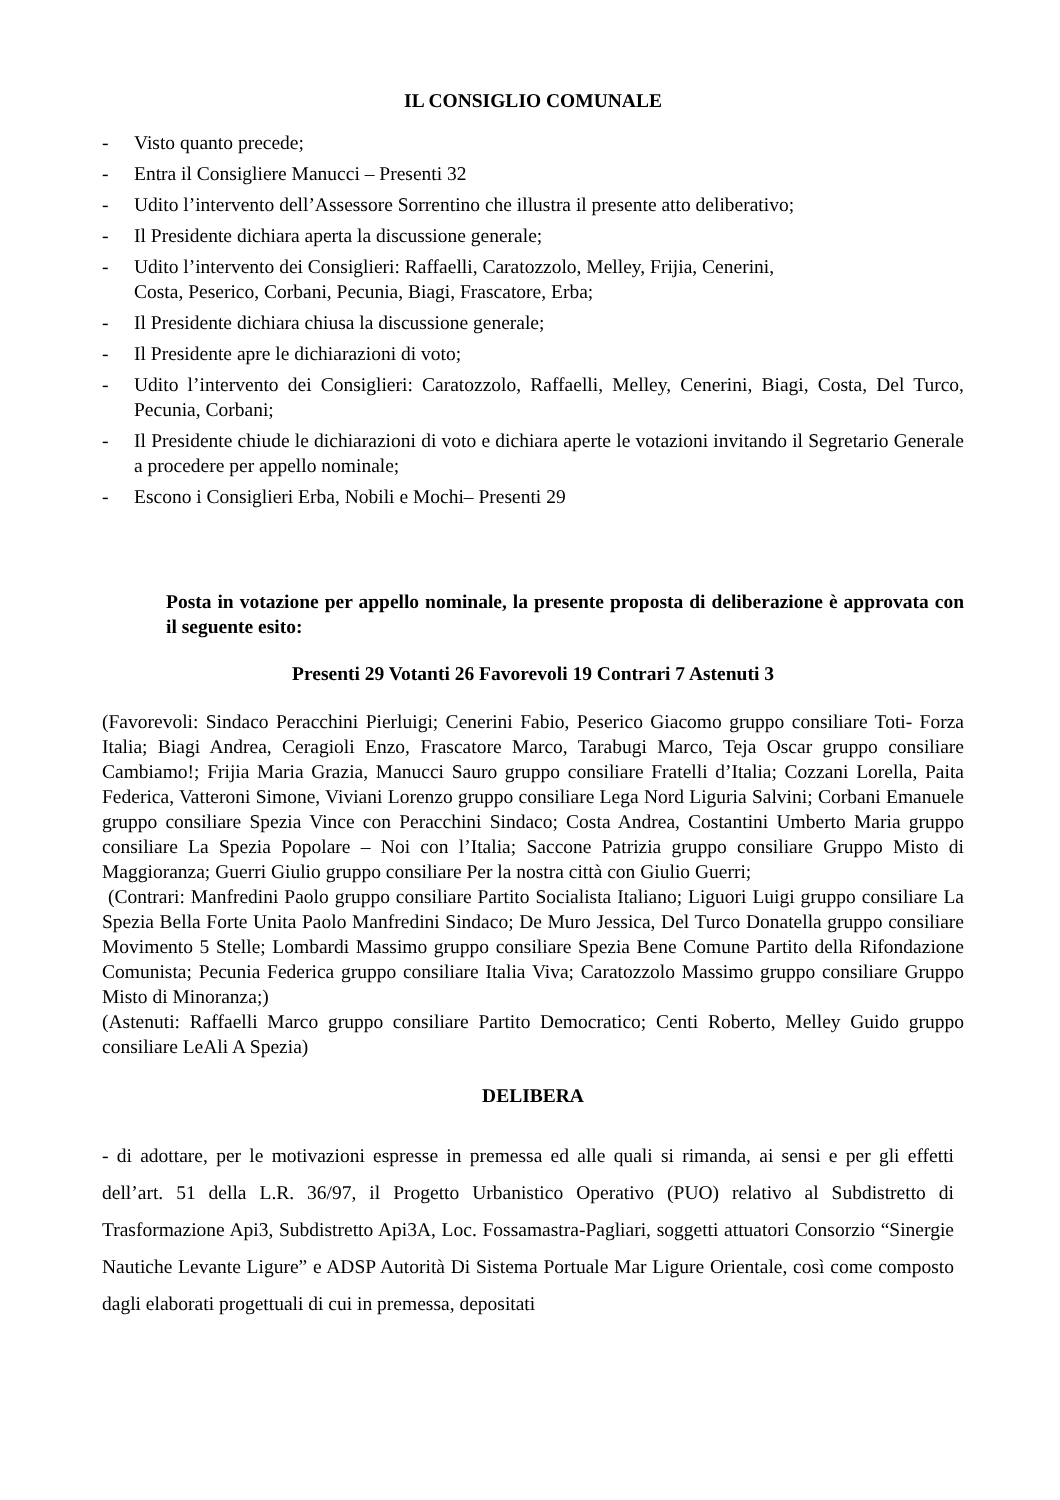IL CONSIGLIO COMUNALE
- Visto quanto precede;
- Entra il Consigliere Manucci – Presenti 32
- Udito l’intervento dell’Assessore Sorrentino che illustra il presente atto deliberativo;
- Il Presidente dichiara aperta la discussione generale;
- Udito l’intervento dei Consiglieri: Raffaelli, Caratozzolo, Melley, Frijia, Cenerini,
Costa, Peserico, Corbani, Pecunia, Biagi, Frascatore, Erba;
- Il Presidente dichiara chiusa la discussione generale;
- Il Presidente apre le dichiarazioni di voto;
- Udito l’intervento dei Consiglieri: Caratozzolo, Raffaelli, Melley, Cenerini, Biagi, Costa, Del Turco, Pecunia, Corbani;
- Il Presidente chiude le dichiarazioni di voto e dichiara aperte le votazioni invitando il Segretario Generale a procedere per appello nominale;
- Escono i Consiglieri Erba, Nobili e Mochi– Presenti 29
Posta in votazione per appello nominale, la presente proposta di deliberazione è approvata con il seguente esito:
Presenti 29 Votanti 26 Favorevoli 19 Contrari 7 Astenuti 3
(Favorevoli: Sindaco Peracchini Pierluigi; Cenerini Fabio, Peserico Giacomo gruppo consiliare Toti- Forza Italia; Biagi Andrea, Ceragioli Enzo, Frascatore Marco, Tarabugi Marco, Teja Oscar gruppo consiliare Cambiamo!; Frijia Maria Grazia, Manucci Sauro gruppo consiliare Fratelli d’Italia; Cozzani Lorella, Paita Federica, Vatteroni Simone, Viviani Lorenzo gruppo consiliare Lega Nord Liguria Salvini; Corbani Emanuele gruppo consiliare Spezia Vince con Peracchini Sindaco; Costa Andrea, Costantini Umberto Maria gruppo consiliare La Spezia Popolare – Noi con l’Italia; Saccone Patrizia gruppo consiliare Gruppo Misto di Maggioranza; Guerri Giulio gruppo consiliare Per la nostra città con Giulio Guerri;
(Contrari: Manfredini Paolo gruppo consiliare Partito Socialista Italiano; Liguori Luigi gruppo consiliare La Spezia Bella Forte Unita Paolo Manfredini Sindaco; De Muro Jessica, Del Turco Donatella gruppo consiliare Movimento 5 Stelle; Lombardi Massimo gruppo consiliare Spezia Bene Comune Partito della Rifondazione Comunista; Pecunia Federica gruppo consiliare Italia Viva; Caratozzolo Massimo gruppo consiliare Gruppo Misto di Minoranza;)
(Astenuti: Raffaelli Marco gruppo consiliare Partito Democratico; Centi Roberto, Melley Guido gruppo consiliare LeAli A Spezia)
DELIBERA
- di adottare, per le motivazioni espresse in premessa ed alle quali si rimanda, ai sensi e per gli effetti dell’art. 51 della L.R. 36/97, il Progetto Urbanistico Operativo (PUO) relativo al Subdistretto di Trasformazione Api3, Subdistretto Api3A, Loc. Fossamastra-Pagliari, soggetti attuatori Consorzio “Sinergie Nautiche Levante Ligure” e ADSP Autorità Di Sistema Portuale Mar Ligure Orientale, così come composto dagli elaborati progettuali di cui in premessa, depositati